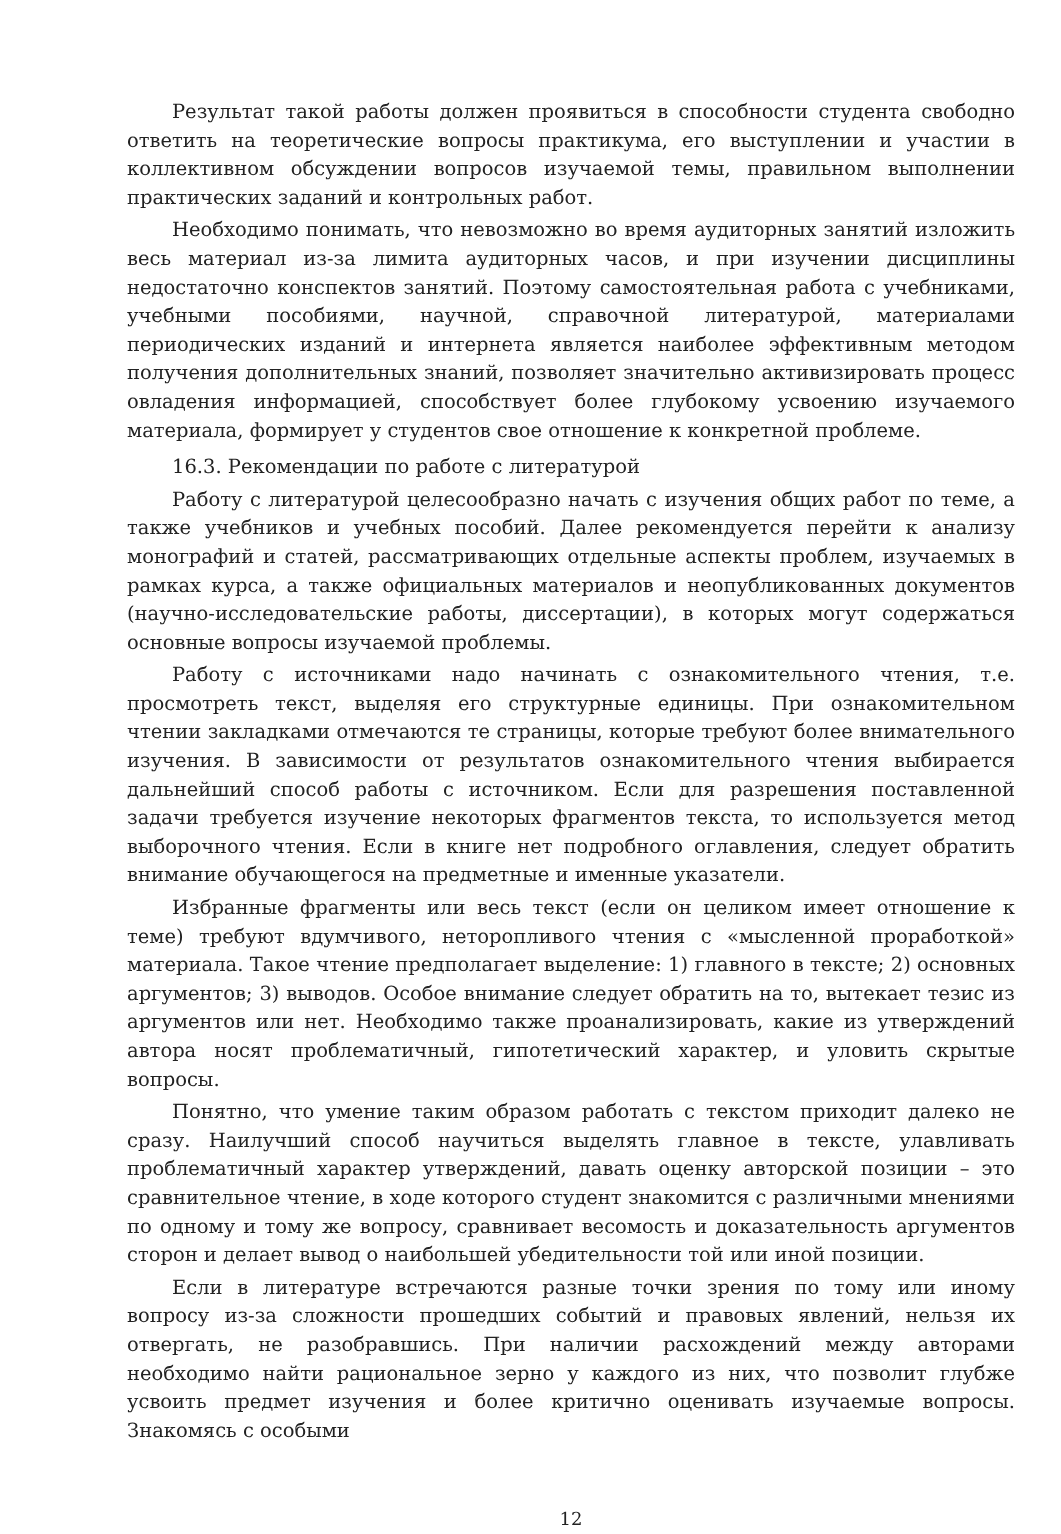Результат такой работы должен проявиться в способности студента свободно ответить на теоретические вопросы практикума, его выступлении и участии в коллективном обсуждении вопросов изучаемой темы, правильном выполнении практических заданий и контрольных работ.
Необходимо понимать, что невозможно во время аудиторных занятий изложить весь материал из-за лимита аудиторных часов, и при изучении дисциплины недостаточно конспектов занятий. Поэтому самостоятельная работа с учебниками, учебными пособиями, научной, справочной литературой, материалами периодических изданий и интернета является наиболее эффективным методом получения дополнительных знаний, позволяет значительно активизировать процесс овладения информацией, способствует более глубокому усвоению изучаемого материала, формирует у студентов свое отношение к конкретной проблеме.
16.3. Рекомендации по работе с литературой
Работу с литературой целесообразно начать с изучения общих работ по теме, а также учебников и учебных пособий. Далее рекомендуется перейти к анализу монографий и статей, рассматривающих отдельные аспекты проблем, изучаемых в рамках курса, а также официальных материалов и неопубликованных документов (научно-исследовательские работы, диссертации), в которых могут содержаться основные вопросы изучаемой проблемы.
Работу с источниками надо начинать с ознакомительного чтения, т.е. просмотреть текст, выделяя его структурные единицы. При ознакомительном чтении закладками отмечаются те страницы, которые требуют более внимательного изучения. В зависимости от результатов ознакомительного чтения выбирается дальнейший способ работы с источником. Если для разрешения поставленной задачи требуется изучение некоторых фрагментов текста, то используется метод выборочного чтения. Если в книге нет подробного оглавления, следует обратить внимание обучающегося на предметные и именные указатели.
Избранные фрагменты или весь текст (если он целиком имеет отношение к теме) требуют вдумчивого, неторопливого чтения с «мысленной проработкой» материала. Такое чтение предполагает выделение: 1) главного в тексте; 2) основных аргументов; 3) выводов. Особое внимание следует обратить на то, вытекает тезис из аргументов или нет. Необходимо также проанализировать, какие из утверждений автора носят проблематичный, гипотетический характер, и уловить скрытые вопросы.
Понятно, что умение таким образом работать с текстом приходит далеко не сразу. Наилучший способ научиться выделять главное в тексте, улавливать проблематичный характер утверждений, давать оценку авторской позиции – это сравнительное чтение, в ходе которого студент знакомится с различными мнениями по одному и тому же вопросу, сравнивает весомость и доказательность аргументов сторон и делает вывод о наибольшей убедительности той или иной позиции.
Если в литературе встречаются разные точки зрения по тому или иному вопросу из-за сложности прошедших событий и правовых явлений, нельзя их отвергать, не разобравшись. При наличии расхождений между авторами необходимо найти рациональное зерно у каждого из них, что позволит глубже усвоить предмет изучения и более критично оценивать изучаемые вопросы. Знакомясь с особыми
12